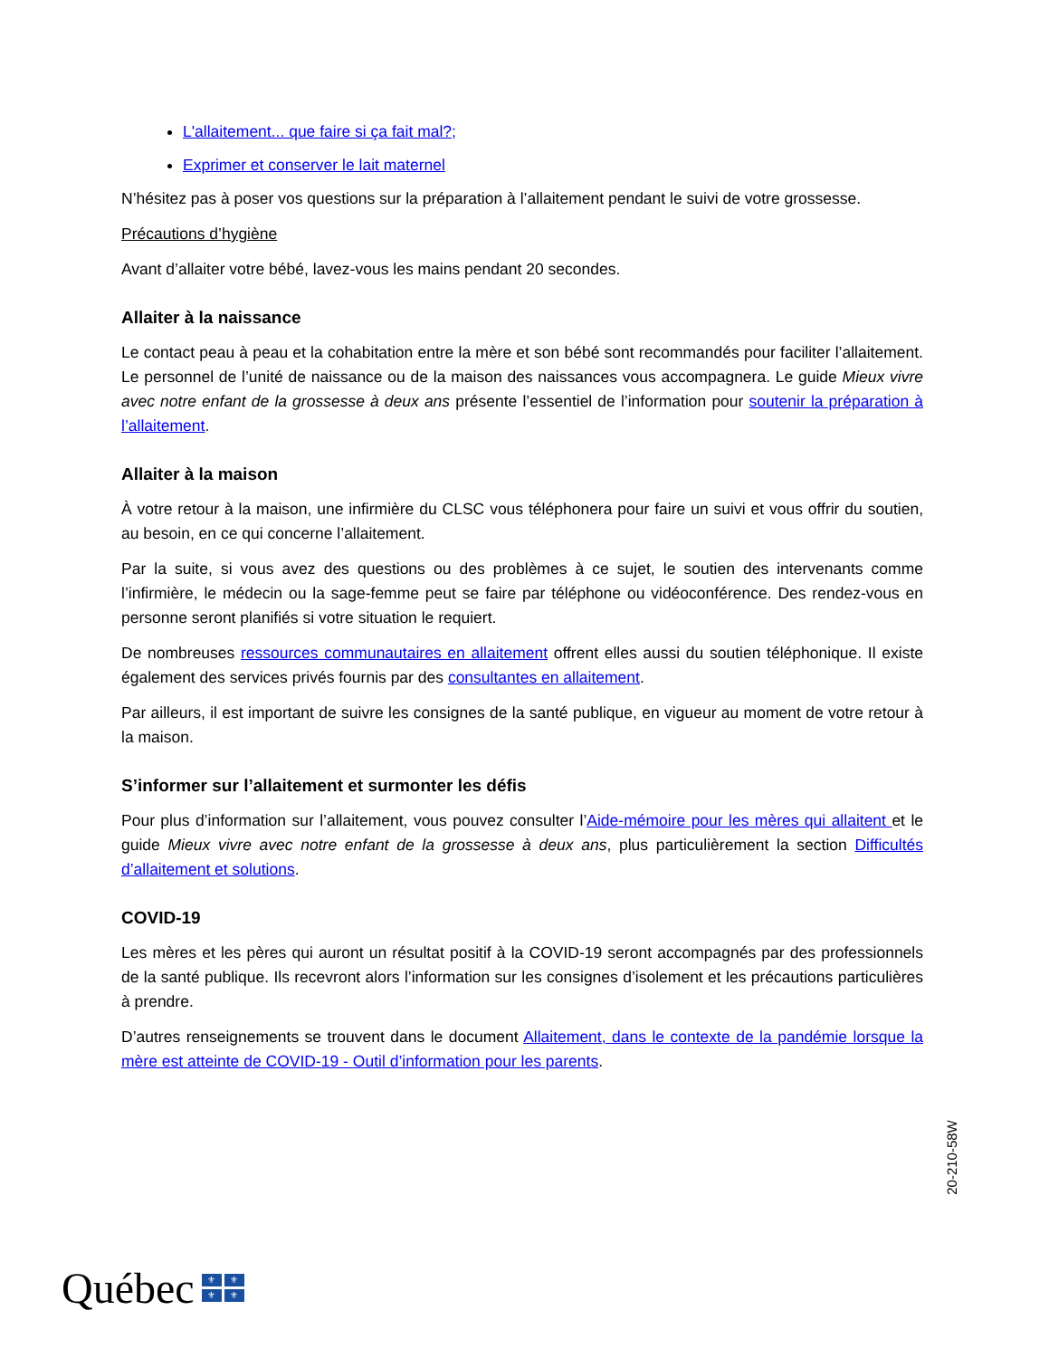L'allaitement... que faire si ça fait mal?;
Exprimer et conserver le lait maternel
N’hésitez pas à poser vos questions sur la préparation à l’allaitement pendant le suivi de votre grossesse.
Précautions d’hygiène
Avant d’allaiter votre bébé, lavez-vous les mains pendant 20 secondes.
Allaiter à la naissance
Le contact peau à peau et la cohabitation entre la mère et son bébé sont recommandés pour faciliter l’allaitement. Le personnel de l’unité de naissance ou de la maison des naissances vous accompagnera. Le guide Mieux vivre avec notre enfant de la grossesse à deux ans présente l’essentiel de l’information pour soutenir la préparation à l’allaitement.
Allaiter à la maison
À votre retour à la maison, une infirmière du CLSC vous téléphonera pour faire un suivi et vous offrir du soutien, au besoin, en ce qui concerne l’allaitement.
Par la suite, si vous avez des questions ou des problèmes à ce sujet, le soutien des intervenants comme l’infirmière, le médecin ou la sage-femme peut se faire par téléphone ou vidéoconférence. Des rendez-vous en personne seront planifiés si votre situation le requiert.
De nombreuses ressources communautaires en allaitement offrent elles aussi du soutien téléphonique. Il existe également des services privés fournis par des consultantes en allaitement.
Par ailleurs, il est important de suivre les consignes de la santé publique, en vigueur au moment de votre retour à la maison.
S’informer sur l’allaitement et surmonter les défis
Pour plus d’information sur l’allaitement, vous pouvez consulter l’Aide-mémoire pour les mères qui allaitent et le guide Mieux vivre avec notre enfant de la grossesse à deux ans, plus particulièrement la section Difficultés d’allaitement et solutions.
COVID-19
Les mères et les pères qui auront un résultat positif à la COVID-19 seront accompagnés par des professionnels de la santé publique. Ils recevront alors l’information sur les consignes d’isolement et les précautions particulières à prendre.
D’autres renseignements se trouvent dans le document Allaitement, dans le contexte de la pandémie lorsque la mère est atteinte de COVID-19 - Outil d’information pour les parents.
20-210-58W
Québec
⚜
⚜
⚜
⚜